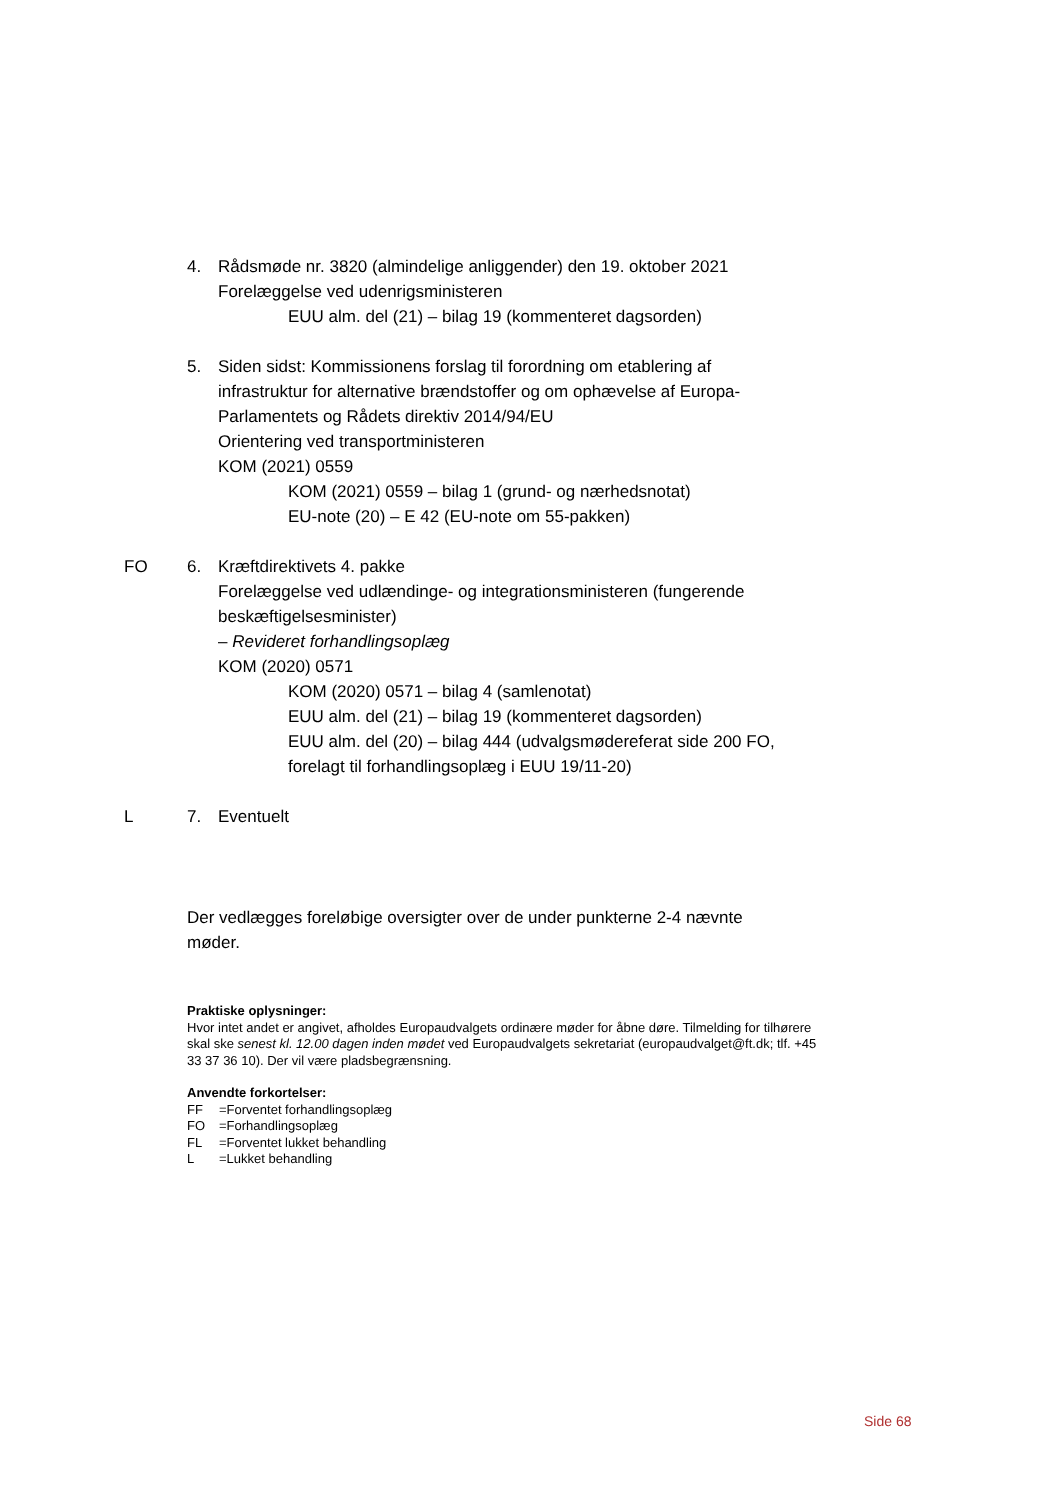4. Rådsmøde nr. 3820 (almindelige anliggender) den 19. oktober 2021
Forelæggelse ved udenrigsministeren
EUU alm. del (21) – bilag 19 (kommenteret dagsorden)
5. Siden sidst: Kommissionens forslag til forordning om etablering af infrastruktur for alternative brændstoffer og om ophævelse af Europa-Parlamentets og Rådets direktiv 2014/94/EU
Orientering ved transportministeren
KOM (2021) 0559
KOM (2021) 0559 – bilag 1 (grund- og nærhedsnotat)
EU-note (20) – E 42 (EU-note om 55-pakken)
FO 6. Kræftdirektivets 4. pakke
Forelæggelse ved udlændinge- og integrationsministeren (fungerende beskæftigelsesminister)
– Revideret forhandlingsoplæg
KOM (2020) 0571
KOM (2020) 0571 – bilag 4 (samlenotat)
EUU alm. del (21) – bilag 19 (kommenteret dagsorden)
EUU alm. del (20) – bilag 444 (udvalgsmødereferat side 200 FO, forelagt til forhandlingsoplæg i EUU 19/11-20)
L 7. Eventuelt
Der vedlægges foreløbige oversigter over de under punkterne 2-4 nævnte møder.
Praktiske oplysninger:
Hvor intet andet er angivet, afholdes Europaudvalgets ordinære møder for åbne døre. Tilmelding for tilhørere skal ske senest kl. 12.00 dagen inden mødet ved Europaudvalgets sekretariat (europaudvalget@ft.dk; tlf. +45 33 37 36 10). Der vil være pladsbegrænsning.
Anvendte forkortelser:
FF =Forventet forhandlingsoplæg
FO =Forhandlingsoplæg
FL =Forventet lukket behandling
L =Lukket behandling
Side 68